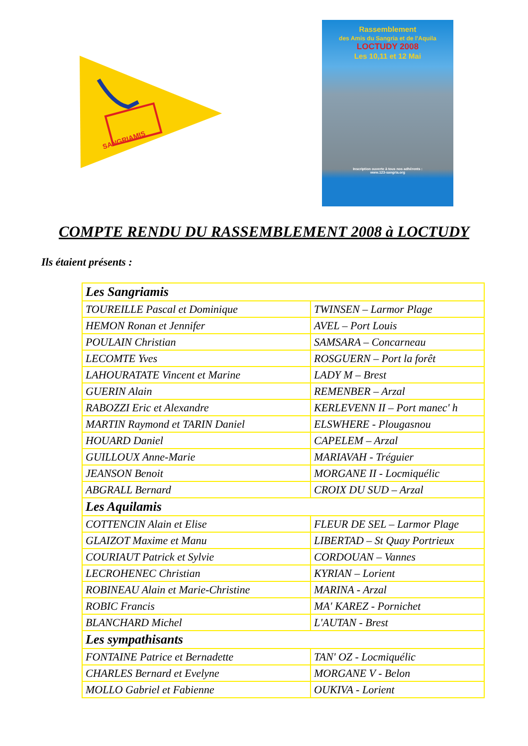SANGRIAMIS
Rassemblement
des Amis du Sangria et de l'Aquila
LOCTUDY 2008
Les 10,11 et 12 Mai
Inscription ouverte à tous nos adhérents :
www.123-sangria.org
COMPTE RENDU DU RASSEMBLEMENT 2008 à LOCTUDY
Ils étaient présents :
| Les Sangriamis | |
| --- | --- |
| TOUREILLE Pascal et Dominique | TWINSEN – Larmor Plage |
| HEMON Ronan et Jennifer | AVEL – Port Louis |
| POULAIN Christian | SAMSARA – Concarneau |
| LECOMTE Yves | ROSGUERN – Port la forêt |
| LAHOURATATE Vincent et Marine | LADY M – Brest |
| GUERIN Alain | REMENBER – Arzal |
| RABOZZI Eric et Alexandre | KERLEVENN II – Port manec' h |
| MARTIN Raymond et TARIN Daniel | ELSWHERE - Plougasnou |
| HOUARD Daniel | CAPELEM – Arzal |
| GUILLOUX Anne-Marie | MARIAVAH - Tréguier |
| JEANSON Benoit | MORGANE II - Locmiquélic |
| ABGRALL Bernard | CROIX DU SUD – Arzal |
| Les Aquilamis | |
| COTTENCIN Alain et Elise | FLEUR DE SEL – Larmor Plage |
| GLAIZOT Maxime et Manu | LIBERTAD – St Quay Portrieux |
| COURIAUT Patrick et Sylvie | CORDOUAN – Vannes |
| LECROHENEC Christian | KYRIAN – Lorient |
| ROBINEAU Alain et Marie-Christine | MARINA - Arzal |
| ROBIC Francis | MA' KAREZ - Pornichet |
| BLANCHARD Michel | L'AUTAN - Brest |
| Les sympathisants | |
| FONTAINE Patrice et Bernadette | TAN' OZ - Locmiquélic |
| CHARLES Bernard et Evelyne | MORGANE V - Belon |
| MOLLO Gabriel et Fabienne | OUKIVA - Lorient |